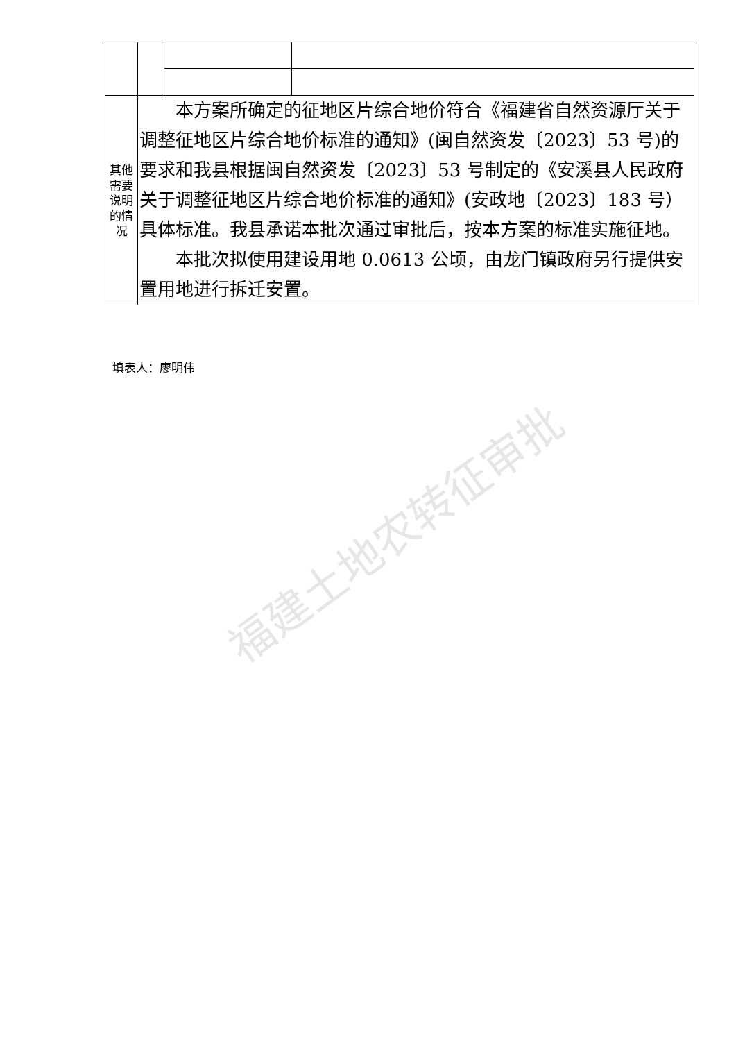福建土地农转征审批
| 其他需要说明的情况 | 本方案所确定的征地区片综合地价符合《福建省自然资源厅关于调整征地区片综合地价标准的通知》(闽自然资发〔2023〕53 号)的要求和我县根据闽自然资发〔2023〕53 号制定的《安溪县人民政府关于调整征地区片综合地价标准的通知》(安政地〔2023〕183 号）具体标准。我县承诺本批次通过审批后，按本方案的标准实施征地。 本批次拟使用建设用地 0.0613 公顷，由龙门镇政府另行提供安置用地进行拆迁安置。 | | |
填表人：廖明伟